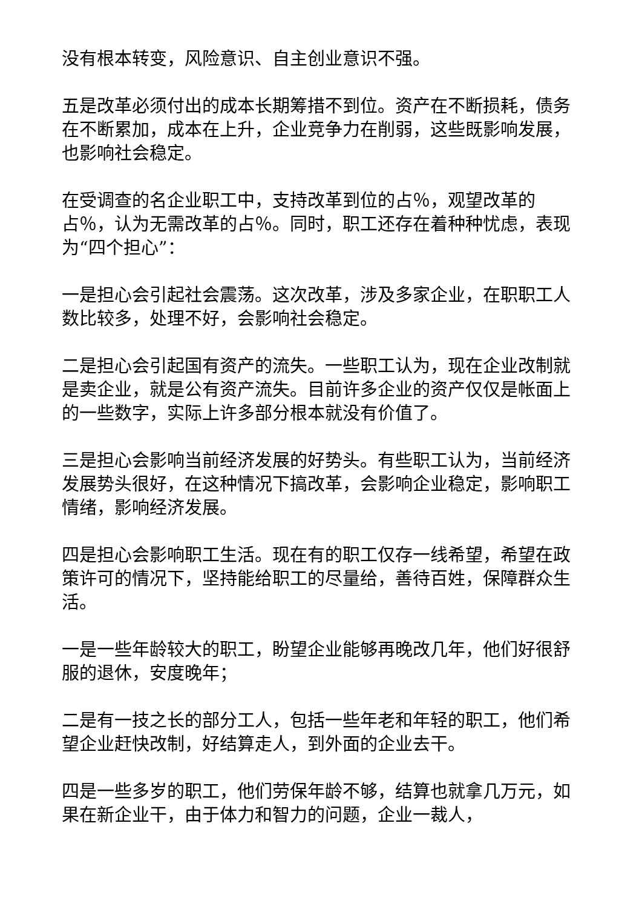没有根本转变，风险意识、自主创业意识不强。
五是改革必须付出的成本长期筹措不到位。资产在不断损耗，债务在不断累加，成本在上升，企业竞争力在削弱，这些既影响发展，也影响社会稳定。
在受调查的名企业职工中，支持改革到位的占％，观望改革的占％，认为无需改革的占％。同时，职工还存在着种种忧虑，表现为“四个担心”：
一是担心会引起社会震荡。这次改革，涉及多家企业，在职职工人数比较多，处理不好，会影响社会稳定。
二是担心会引起国有资产的流失。一些职工认为，现在企业改制就是卖企业，就是公有资产流失。目前许多企业的资产仅仅是帐面上的一些数字，实际上许多部分根本就没有价值了。
三是担心会影响当前经济发展的好势头。有些职工认为，当前经济发展势头很好，在这种情况下搞改革，会影响企业稳定，影响职工情绪，影响经济发展。
四是担心会影响职工生活。现在有的职工仅存一线希望，希望在政策许可的情况下，坚持能给职工的尽量给，善待百姓，保障群众生活。
一是一些年龄较大的职工，盼望企业能够再晚改几年，他们好很舒服的退休，安度晚年；
二是有一技之长的部分工人，包括一些年老和年轻的职工，他们希望企业赶快改制，好结算走人，到外面的企业去干。
四是一些多岁的职工，他们劳保年龄不够，结算也就拿几万元，如果在新企业干，由于体力和智力的问题，企业一裁人，